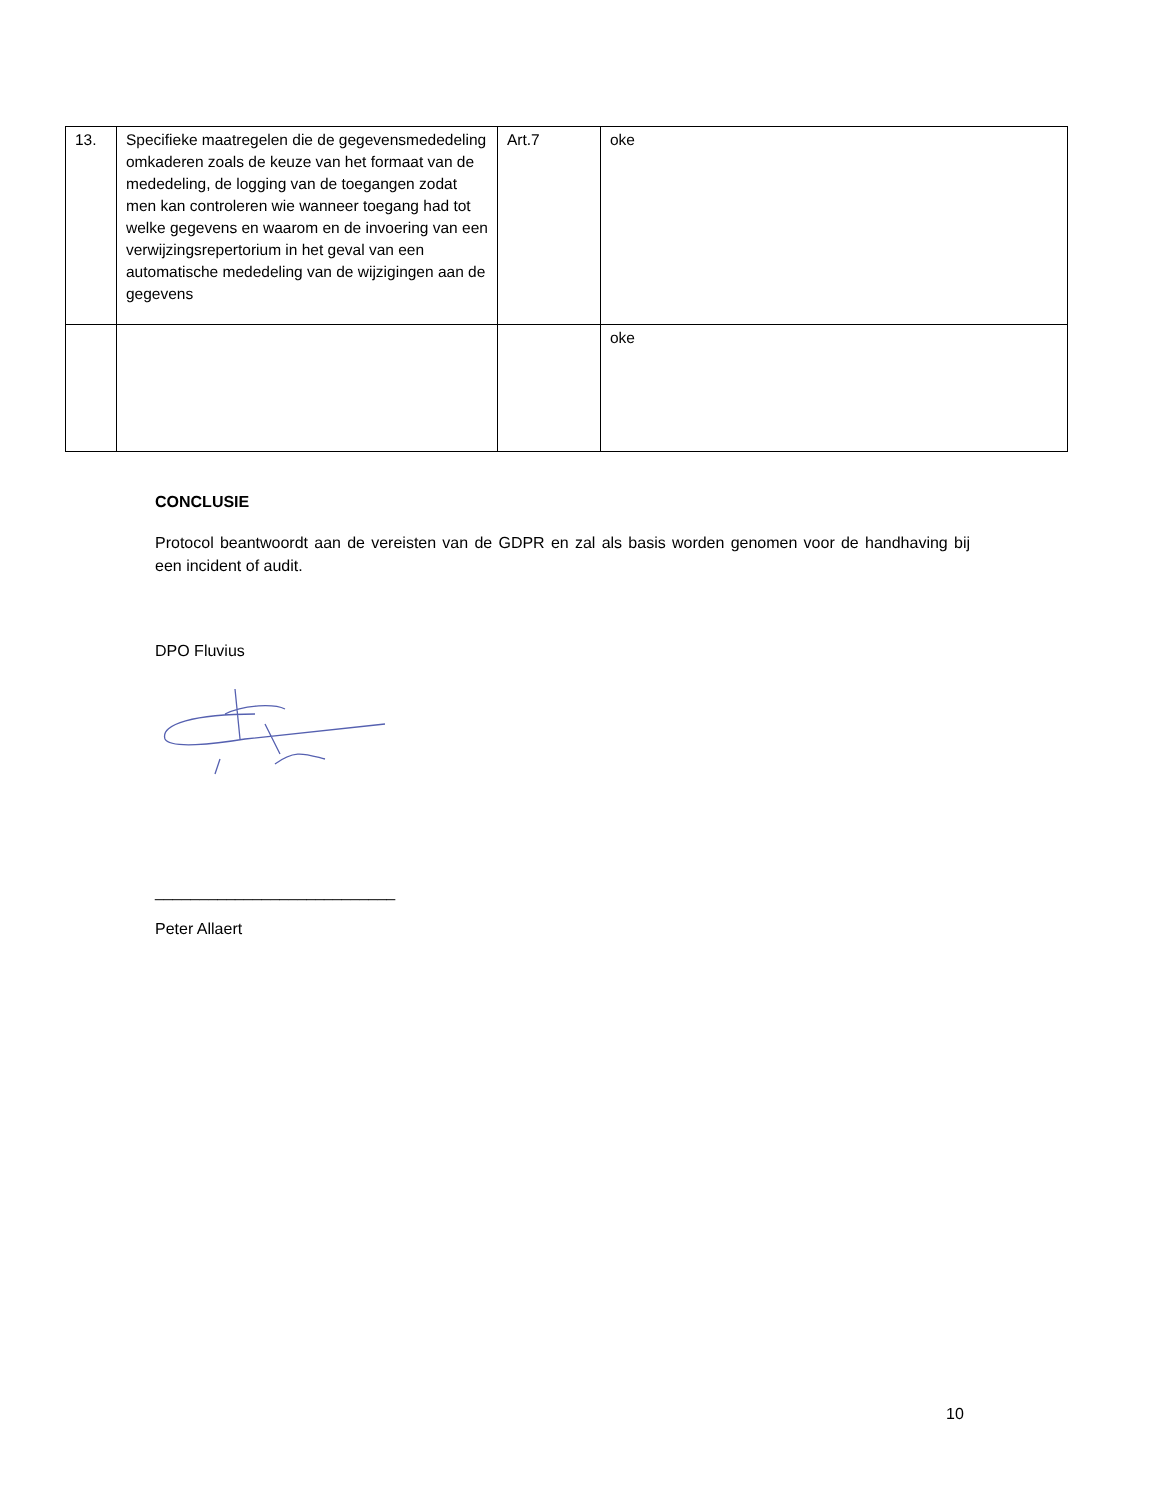| 13. | Specifieke maatregelen die de gegevensmededeling omkaderen zoals de keuze van het formaat van de mededeling, de logging van de toegangen zodat men kan controleren wie wanneer toegang had tot welke gegevens en waarom en de invoering van een verwijzingsrepertorium in het geval van een automatische mededeling van de wijzigingen aan de gegevens | Art.7 | oke |
| | | | oke |
CONCLUSIE
Protocol beantwoordt aan de vereisten van de GDPR en zal als basis worden genomen voor de handhaving bij een incident of audit.
DPO Fluvius
___________________________
Peter Allaert
10